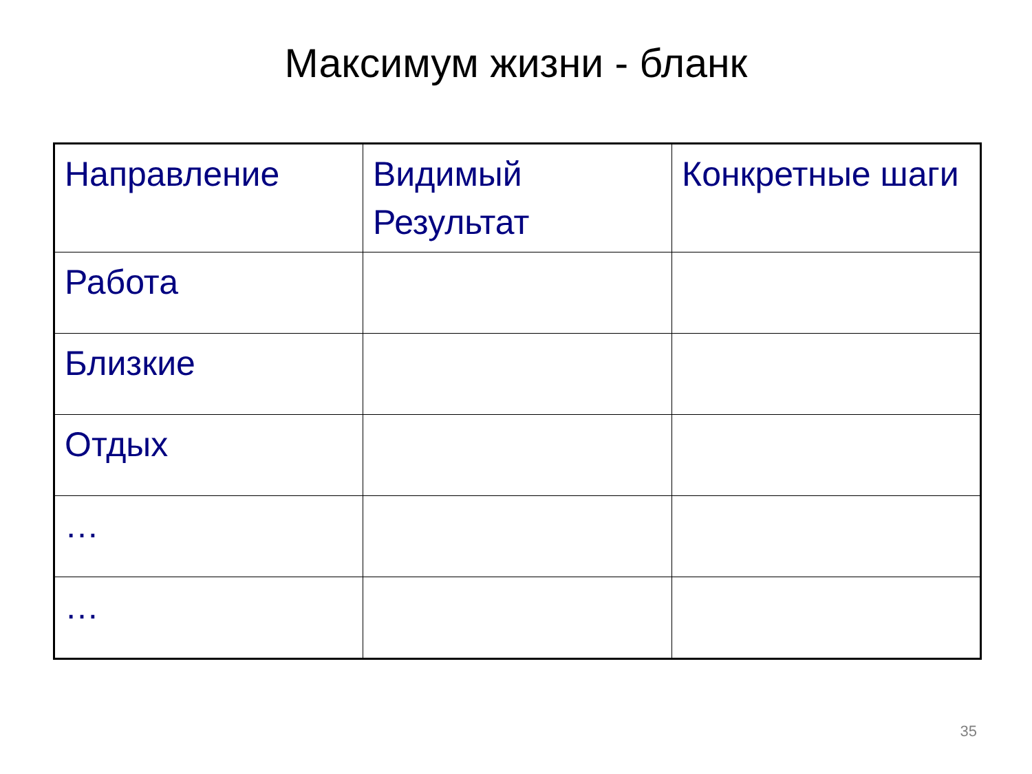Максимум жизни - бланк
| Направление | Видимый Результат | Конкретные шаги |
| --- | --- | --- |
| Работа | | |
| Близкие | | |
| Отдых | | |
| … | | |
| … | | |
35